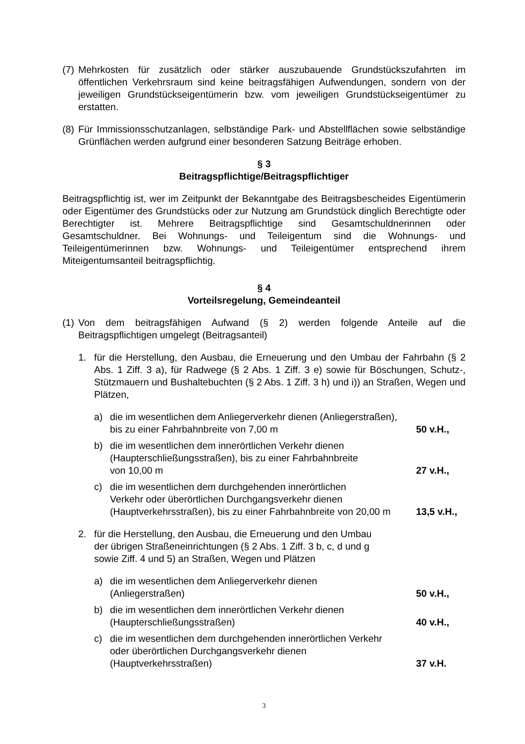(7)
Mehrkosten für zusätzlich oder stärker auszubauende Grundstückszufahrten im öffentlichen Verkehrsraum sind keine beitragsfähigen Aufwendungen, sondern von der jeweiligen Grundstückseigentümerin bzw. vom jeweiligen Grundstückseigentümer zu erstatten.
(8)
Für Immissionsschutzanlagen, selbständige Park- und Abstellflächen sowie selbständige Grünflächen werden aufgrund einer besonderen Satzung Beiträge erhoben.
§ 3
Beitragspflichtige/Beitragspflichtiger
Beitragspflichtig ist, wer im Zeitpunkt der Bekanntgabe des Beitragsbescheides Eigentümerin oder Eigentümer des Grundstücks oder zur Nutzung am Grundstück dinglich Berechtigte oder Berechtigter ist. Mehrere Beitragspflichtige sind Gesamtschuldnerinnen oder Gesamtschuldner. Bei Wohnungs- und Teileigentum sind die Wohnungs- und Teileigentümerinnen bzw. Wohnungs- und Teileigentümer entsprechend ihrem Miteigentumsanteil beitragspflichtig.
§ 4
Vorteilsregelung, Gemeindeanteil
(1)
Von dem beitragsfähigen Aufwand (§ 2) werden folgende Anteile auf die Beitragspflichtigen umgelegt (Beitragsanteil)
1. für die Herstellung, den Ausbau, die Erneuerung und den Umbau der Fahrbahn (§ 2 Abs. 1 Ziff. 3 a), für Radwege (§ 2 Abs. 1 Ziff. 3 e) sowie für Böschungen, Schutz-, Stützmauern und Bushaltebuchten (§ 2 Abs. 1 Ziff. 3 h) und i)) an Straßen, Wegen und Plätzen,
a) die im wesentlichen dem Anliegerverkehr dienen (Anliegerstraßen),
bis zu einer Fahrbahnbreite von 7,00 m
50 v.H.,
b) die im wesentlichen dem innerörtlichen Verkehr dienen
(Haupterschließungsstraßen), bis zu einer Fahrbahnbreite
von 10,00 m
27 v.H.,
c) die im wesentlichen dem durchgehenden innerörtlichen
Verkehr oder überörtlichen Durchgangsverkehr dienen (Hauptverkehrsstraßen), bis zu einer Fahrbahnbreite von 20,00 m
13,5 v.H.,
2. für die Herstellung, den Ausbau, die Erneuerung und den Umbau
der übrigen Straßeneinrichtungen (§ 2 Abs. 1 Ziff. 3 b, c, d und g
sowie Ziff. 4 und 5) an Straßen, Wegen und Plätzen
a) die im wesentlichen dem Anliegerverkehr dienen
(Anliegerstraßen)
50 v.H.,
b) die im wesentlichen dem innerörtlichen Verkehr dienen
(Haupterschließungsstraßen)
40 v.H.,
c) die im wesentlichen dem durchgehenden innerörtlichen Verkehr
oder überörtlichen Durchgangsverkehr dienen
(Hauptverkehrsstraßen)
37 v.H.
3